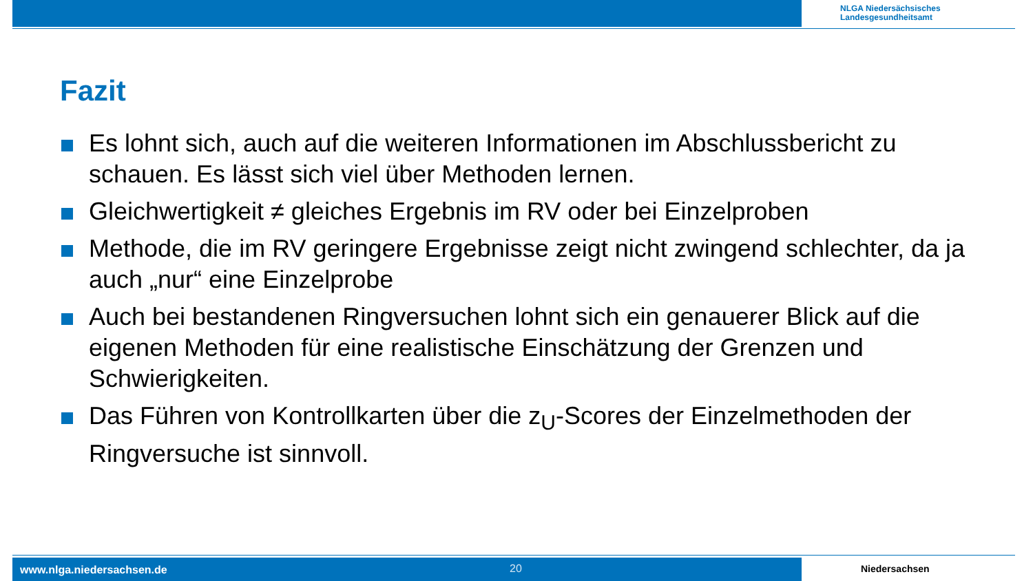NLGA Niedersächsisches
Landesgesundheitsamt
Fazit
Es lohnt sich, auch auf die weiteren Informationen im Abschlussbericht zu schauen. Es lässt sich viel über Methoden lernen.
Gleichwertigkeit ≠ gleiches Ergebnis im RV oder bei Einzelproben
Methode, die im RV geringere Ergebnisse zeigt nicht zwingend schlechter, da ja auch „nur“ eine Einzelprobe
Auch bei bestandenen Ringversuchen lohnt sich ein genauerer Blick auf die eigenen Methoden für eine realistische Einschätzung der Grenzen und Schwierigkeiten.
Das Führen von Kontrollkarten über die z<sub>U</sub>-Scores der Einzelmethoden der Ringversuche ist sinnvoll.
www.nlga.niedersachsen.de 20 Niedersachsen